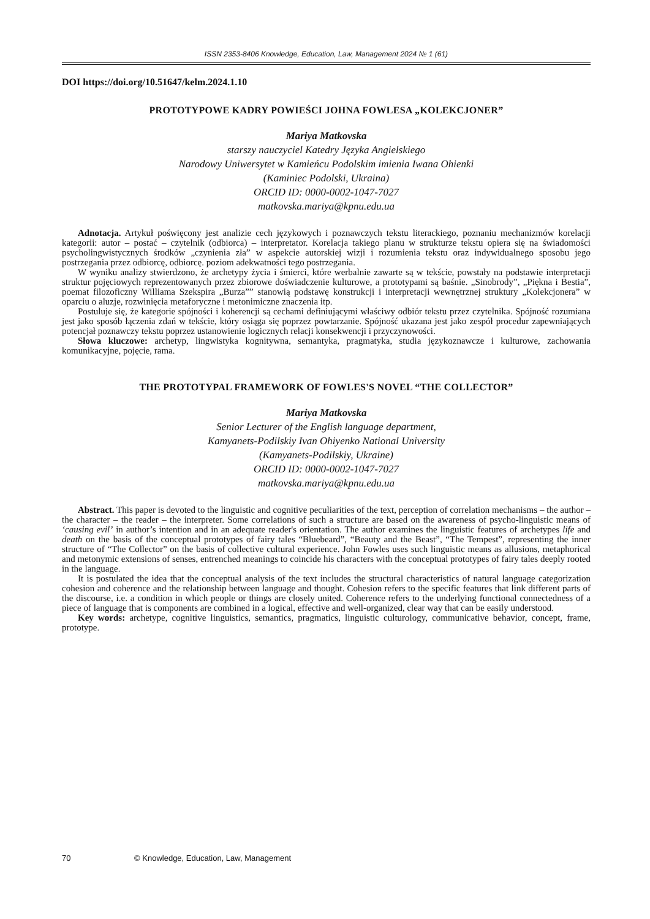ISSN 2353-8406 Knowledge, Education, Law, Management 2024 № 1 (61)
DOI https://doi.org/10.51647/kelm.2024.1.10
PROTOTYPOWE KADRY POWIEŚCI JOHNA FOWLESA „KOLEKCJONER”
Mariya Matkovska
starszy nauczyciel Katedry Języka Angielskiego
Narodowy Uniwersytet w Kamieńcu Podolskim imienia Iwana Ohienki
(Kaminiec Podolski, Ukraina)
ORCID ID: 0000-0002-1047-7027
matkovska.mariya@kpnu.edu.ua
Adnotacja. Artykuł poświęcony jest analizie cech językowych i poznawczych tekstu literackiego, poznaniu mechanizmów korelacji kategorii: autor – postać – czytelnik (odbiorca) – interpretator. Korelacja takiego planu w strukturze tekstu opiera się na świadomości psycholingwistycznych środków „czynienia zła” w aspekcie autorskiej wizji i rozumienia tekstu oraz indywidualnego sposobu jego postrzegania przez odbiorcę, odbiorcę. poziom adekwatności tego postrzegania.
W wyniku analizy stwierdzono, że archetypy życia i śmierci, które werbalnie zawarte są w tekście, powstały na podstawie interpretacji struktur pojęciowych reprezentowanych przez zbiorowe doświadczenie kulturowe, a prototypami są baśnie. „Sinobrody”, „Piękna i Bestia”, poemat filozoficzny Williama Szekspira „Burza”” stanowią podstawę konstrukcji i interpretacji wewnętrznej struktury „Kolekcjonera” w oparciu o aluzje, rozwinięcia metaforyczne i metonimiczne znaczenia itp.
Postuluje się, że kategorie spójności i koherencji są cechami definiującymi właściwy odbiór tekstu przez czytelnika. Spójność rozumiana jest jako sposób łączenia zdań w tekście, który osiąga się poprzez powtarzanie. Spójność ukazana jest jako zespół procedur zapewniających potencjał poznawczy tekstu poprzez ustanowienie logicznych relacji konsekwencji i przyczynowości.
Słowa kluczowe: archetyp, lingwistyka kognitywna, semantyka, pragmatyka, studia językoznawcze i kulturowe, zachowania komunikacyjne, pojęcie, rama.
THE PROTOTYPAL FRAMEWORK OF FOWLES'S NOVEL “THE COLLECTOR”
Mariya Matkovska
Senior Lecturer of the English language department,
Kamyanets-Podilskiy Ivan Ohiyenko National University
(Kamyanets-Podilskiy, Ukraine)
ORCID ID: 0000-0002-1047-7027
matkovska.mariya@kpnu.edu.ua
Abstract. This paper is devoted to the linguistic and cognitive peculiarities of the text, perception of correlation mechanisms – the author – the character – the reader – the interpreter. Some correlations of such a structure are based on the awareness of psycho-linguistic means of ‘causing evil’ in author’s intention and in an adequate reader's orientation. The author examines the linguistic features of archetypes life and death on the basis of the conceptual prototypes of fairy tales “Bluebeard”, “Beauty and the Beast”, “The Tempest”, representing the inner structure of “The Collector” on the basis of collective cultural experience. John Fowles uses such linguistic means as allusions, metaphorical and metonymic extensions of senses, entrenched meanings to coincide his characters with the conceptual prototypes of fairy tales deeply rooted in the language.
It is postulated the idea that the conceptual analysis of the text includes the structural characteristics of natural language categorization cohesion and coherence and the relationship between language and thought. Cohesion refers to the specific features that link different parts of the discourse, i.e. a condition in which people or things are closely united. Coherence refers to the underlying functional connectedness of a piece of language that is components are combined in a logical, effective and well-organized, clear way that can be easily understood.
Key words: archetype, cognitive linguistics, semantics, pragmatics, linguistic culturology, communicative behavior, concept, frame, prototype.
70 © Knowledge, Education, Law, Management